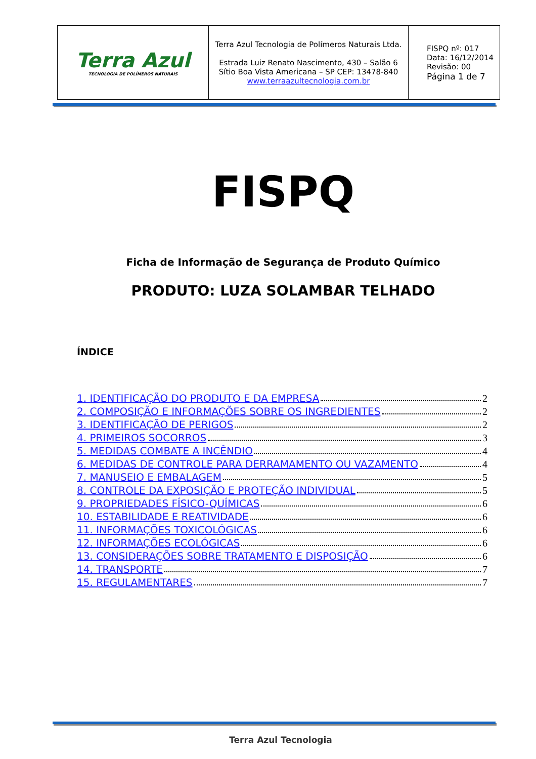| Terra Azul TECNOLOGIA DE POLÍMEROS NATURAIS | Terra Azul Tecnologia de Polímeros Naturais Ltda. Estrada Luiz Renato Nascimento, 430 – Salão 6 Sítio Boa Vista Americana – SP CEP: 13478-840 www.terraazultecnologia.com.br | FISPQ nº: 017 Data: 16/12/2014 Revisão: 00 Página 1 de 7 |
FISPQ
Ficha de Informação de Segurança de Produto Químico
PRODUTO: LUZA SOLAMBAR TELHADO
ÍNDICE
1. IDENTIFICAÇÃO DO PRODUTO E DA EMPRESA 2
2. COMPOSIÇÃO E INFORMAÇÕES SOBRE OS INGREDIENTES 2
3. IDENTIFICAÇÃO DE PERIGOS 2
4. PRIMEIROS SOCORROS 3
5. MEDIDAS COMBATE A INCÊNDIO 4
6. MEDIDAS DE CONTROLE PARA DERRAMAMENTO OU VAZAMENTO 4
7. MANUSEIO E EMBALAGEM 5
8. CONTROLE DA EXPOSIÇÃO E PROTEÇÃO INDIVIDUAL 5
9. PROPRIEDADES FÍSICO-QUÍMICAS 6
10. ESTABILIDADE E REATIVIDADE 6
11. INFORMAÇÕES TOXICOLÓGICAS 6
12. INFORMAÇÕES ECOLÓGICAS 6
13. CONSIDERAÇÕES SOBRE TRATAMENTO E DISPOSIÇÃO 6
14. TRANSPORTE 7
15. REGULAMENTARES 7
Terra Azul Tecnologia